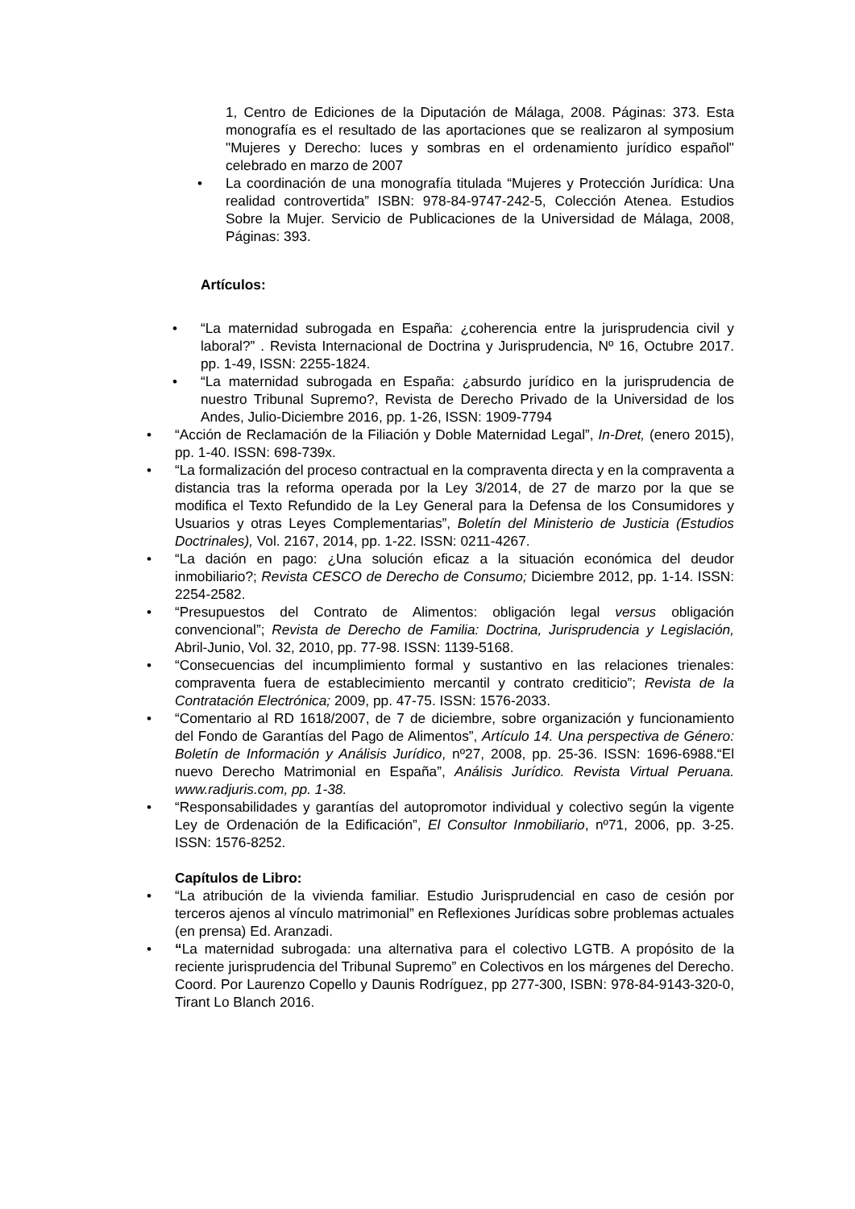1, Centro de Ediciones de la Diputación de Málaga, 2008. Páginas: 373. Esta monografía es el resultado de las aportaciones que se realizaron al symposium "Mujeres y Derecho: luces y sombras en el ordenamiento jurídico español" celebrado en marzo de 2007
• La coordinación de una monografía titulada “Mujeres y Protección Jurídica: Una realidad controvertida” ISBN: 978-84-9747-242-5, Colección Atenea. Estudios Sobre la Mujer. Servicio de Publicaciones de la Universidad de Málaga, 2008, Páginas: 393.
Artículos:
• “La maternidad subrogada en España: ¿coherencia entre la jurisprudencia civil y laboral?” . Revista Internacional de Doctrina y Jurisprudencia, Nº 16, Octubre 2017. pp. 1-49, ISSN: 2255-1824.
• “La maternidad subrogada en España: ¿absurdo jurídico en la jurisprudencia de nuestro Tribunal Supremo?, Revista de Derecho Privado de la Universidad de los Andes, Julio-Diciembre 2016, pp. 1-26, ISSN: 1909-7794
• “Acción de Reclamación de la Filiación y Doble Maternidad Legal”, In-Dret, (enero 2015), pp. 1-40. ISSN: 698-739x.
• “La formalización del proceso contractual en la compraventa directa y en la compraventa a distancia tras la reforma operada por la Ley 3/2014, de 27 de marzo por la que se modifica el Texto Refundido de la Ley General para la Defensa de los Consumidores y Usuarios y otras Leyes Complementarias”, Boletín del Ministerio de Justicia (Estudios Doctrinales), Vol. 2167, 2014, pp. 1-22. ISSN: 0211-4267.
• “La dación en pago: ¿Una solución eficaz a la situación económica del deudor inmobiliario?; Revista CESCO de Derecho de Consumo; Diciembre 2012, pp. 1-14. ISSN: 2254-2582.
• “Presupuestos del Contrato de Alimentos: obligación legal versus obligación convencional”; Revista de Derecho de Familia: Doctrina, Jurisprudencia y Legislación, Abril-Junio, Vol. 32, 2010, pp. 77-98. ISSN: 1139-5168.
• “Consecuencias del incumplimiento formal y sustantivo en las relaciones trienales: compraventa fuera de establecimiento mercantil y contrato crediticio”; Revista de la Contratación Electrónica; 2009, pp. 47-75. ISSN: 1576-2033.
• “Comentario al RD 1618/2007, de 7 de diciembre, sobre organización y funcionamiento del Fondo de Garantías del Pago de Alimentos”, Artículo 14. Una perspectiva de Género: Boletín de Información y Análisis Jurídico, nº27, 2008, pp. 25-36. ISSN: 1696-6988.“El nuevo Derecho Matrimonial en España”, Análisis Jurídico. Revista Virtual Peruana. www.radjuris.com, pp. 1-38.
• “Responsabilidades y garantías del autopromotor individual y colectivo según la vigente Ley de Ordenación de la Edificación”, El Consultor Inmobiliario, nº71, 2006, pp. 3-25. ISSN: 1576-8252.
Capítulos de Libro:
• “La atribución de la vivienda familiar. Estudio Jurisprudencial en caso de cesión por terceros ajenos al vínculo matrimonial” en Reflexiones Jurídicas sobre problemas actuales (en prensa) Ed. Aranzadi.
• “La maternidad subrogada: una alternativa para el colectivo LGTB. A propósito de la reciente jurisprudencia del Tribunal Supremo” en Colectivos en los márgenes del Derecho. Coord. Por Laurenzo Copello y Daunis Rodríguez, pp 277-300, ISBN: 978-84-9143-320-0, Tirant Lo Blanch 2016.